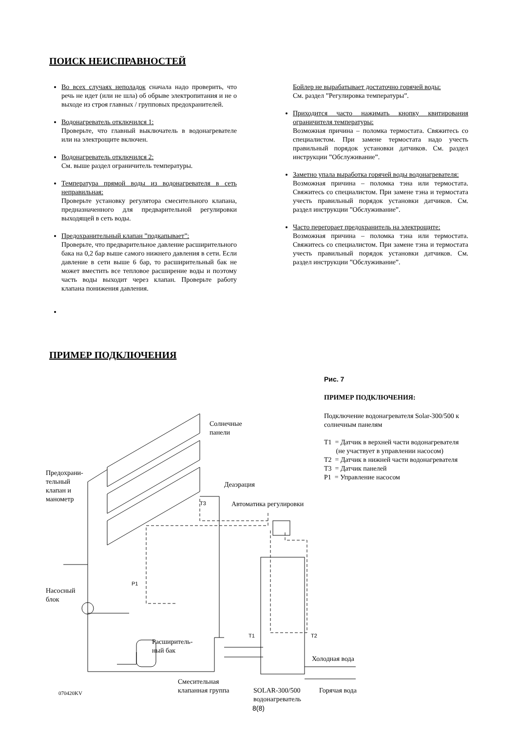ПОИСК НЕИСПРАВНОСТЕЙ
Во всех случаях неполадок сначала надо проверить, что речь не идет (или не шла) об обрыве электропитания и не о выходе из строя главных / групповых предохранителей.
Водонагреватель отключился 1:
Проверьте, что главный выключатель в водонагревателе или на электрощите включен.
Водонагреватель отключился 2:
См. выше раздел ограничитель температуры.
Температура прямой воды из водонагревателя в сеть неправильная:
Проверьте установку регулятора смесительного клапана, предназначенного для предварительной регулировки выходящей в сеть воды.
Предохранительный клапан ”подкапывает”:
Проверьте, что предварительное давление расширительного бака на 0,2 бар выше самого нижнего давления в сети. Если давление в сети выше 6 бар, то расширительный бак не может вместить все тепловое расширение воды и поэтому часть воды выходит через клапан. Проверьте работу клапана понижения давления.
Бойлер не вырабатывает достаточно горячей воды:
См. раздел ”Регулировка температуры”.
Приходится часто нажимать кнопку квитирования ограничителя температуры:
Возможная причина – поломка термостата. Свяжитесь со специалистом. При замене термостата надо учесть правильный порядок установки датчиков. См. раздел инструкции ”Обслуживание”.
Заметно упала выработка горячей воды водонагревателя:
Возможная причина – поломка тэна или термостата. Свяжитесь со специалистом. При замене тэна и термостата учесть правильный порядок установки датчиков. См. раздел инструкции ”Обслуживание”.
Часто перегорает предохранитель на электрощите:
Возможная причина – поломка тэна или термостата. Свяжитесь со специалистом. При замене тэна и термостата учесть правильный порядок установки датчиков. См. раздел инструкции ”Обслуживание”.
ПРИМЕР ПОДКЛЮЧЕНИЯ
Солнечные
панели
Предохрани-
тельный
клапан и
манометр
Деаэрация
T3 Автоматика регулировки
P1
Насосный
блок
T1 T2
Расширитель-
ный бак
Холодная вода
Смесительная
клапанная группа
070420KV
SOLAR-300/500
водонагреватель
Горячая вода
Рис. 7
ПРИМЕР ПОДКЛЮЧЕНИЯ:
Подключение водонагревателя Solar-300/500 к солнечным панелям
T1 = Датчик в верхней части водонагревателя
(не участвует в управлении насосом)
T2 = Датчик в нижней части водонагревателя
T3 = Датчик панелей
P1 = Управление насосом
8(8)